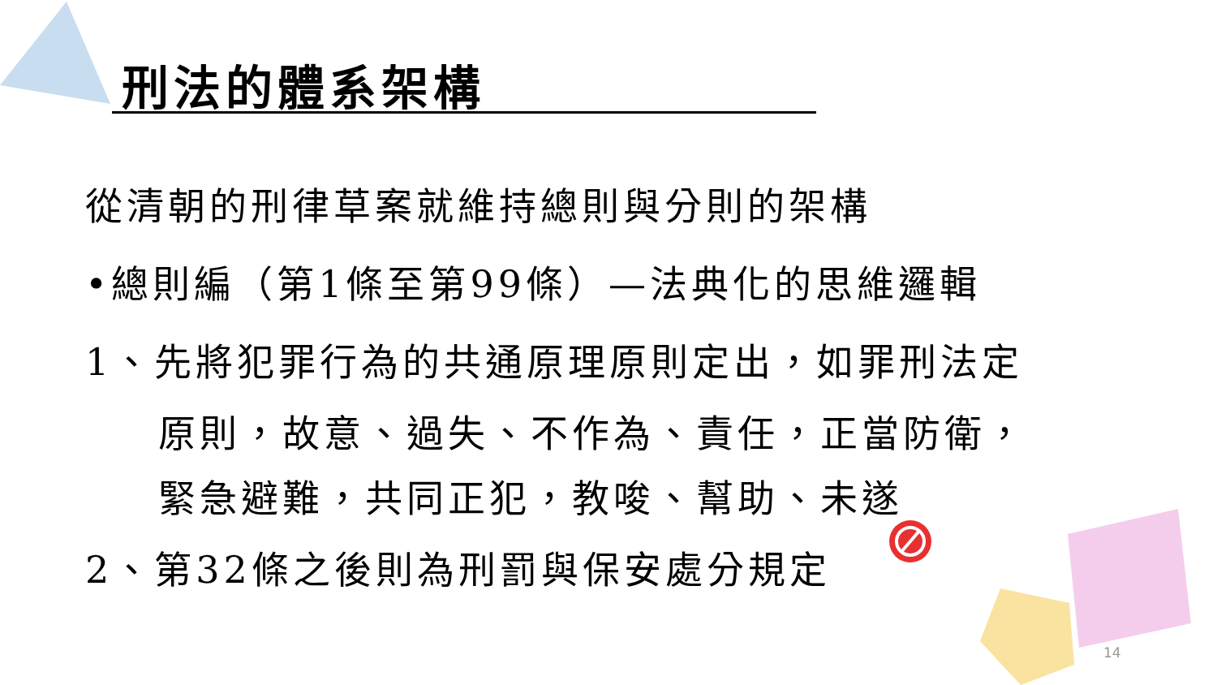刑法的體系架構
從清朝的刑律草案就維持總則與分則的架構
•總則編（第1條至第99條）—法典化的思維邏輯
1、先將犯罪行為的共通原理原則定出，如罪刑法定
原則，故意、過失、不作為、責任，正當防衛，
緊急避難，共同正犯，教唆、幫助、未遂
2、第32條之後則為刑罰與保安處分規定
14